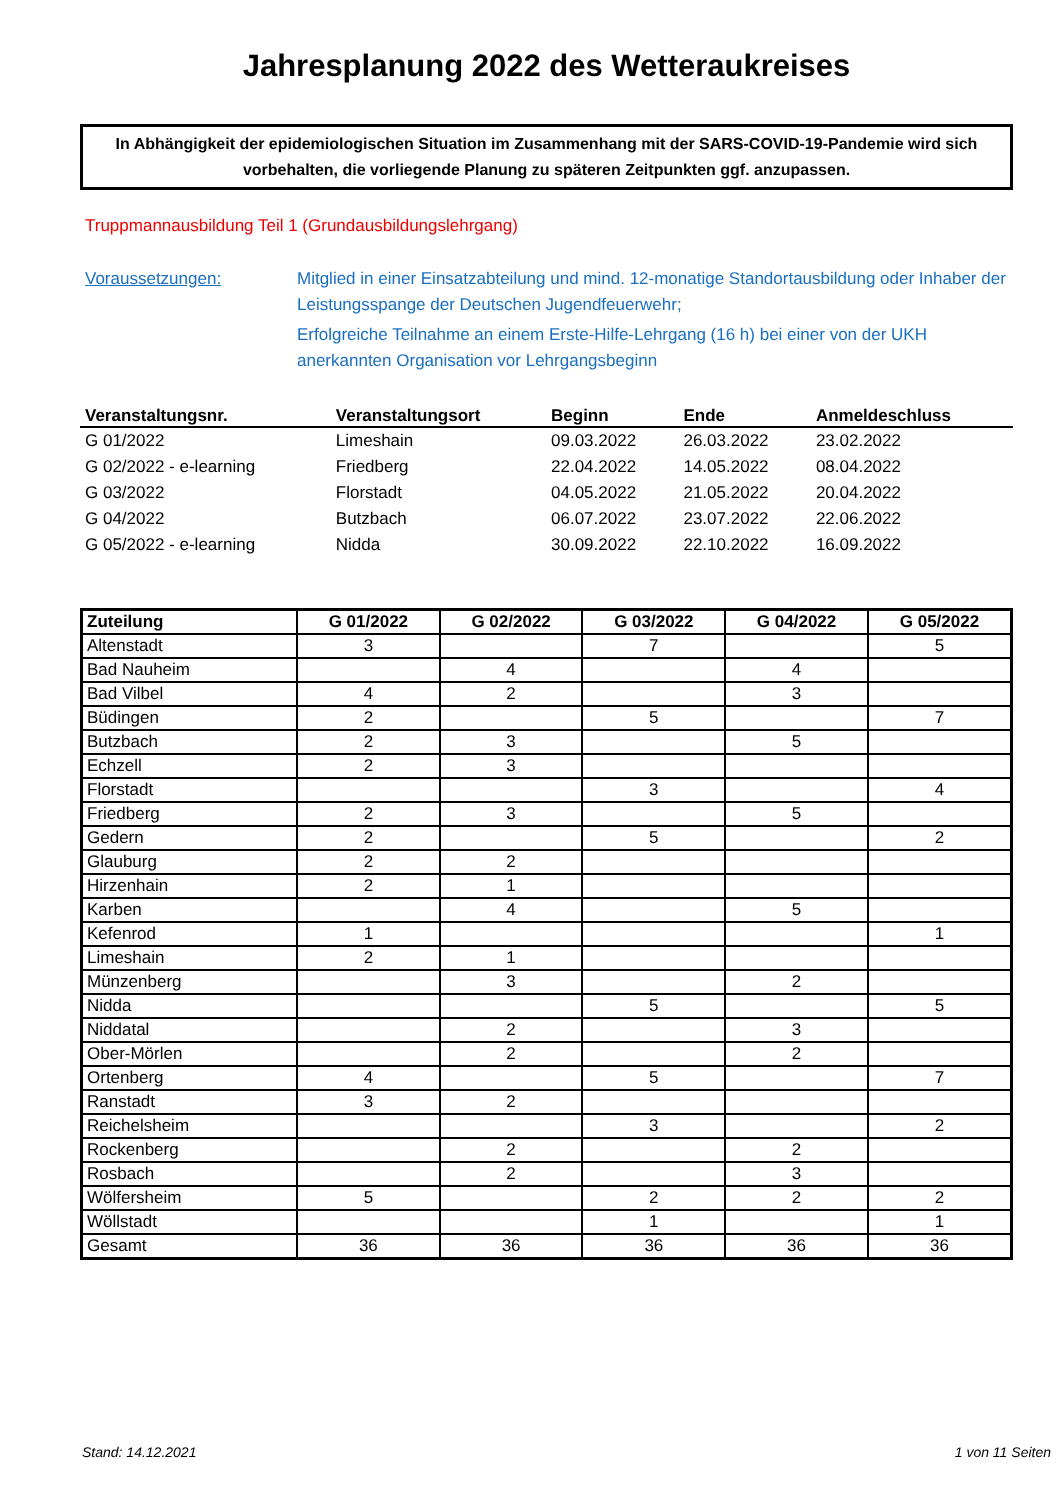Jahresplanung 2022 des Wetteraukreises
In Abhängigkeit der epidemiologischen Situation im Zusammenhang mit der SARS-COVID-19-Pandemie wird sich vorbehalten, die vorliegende Planung zu späteren Zeitpunkten ggf. anzupassen.
Truppmannausbildung Teil 1 (Grundausbildungslehrgang)
Voraussetzungen: Mitglied in einer Einsatzabteilung und mind. 12-monatige Standortausbildung oder Inhaber der Leistungsspange der Deutschen Jugendfeuerwehr;
Erfolgreiche Teilnahme an einem Erste-Hilfe-Lehrgang (16 h) bei einer von der UKH anerkannten Organisation vor Lehrgangsbeginn
| Veranstaltungsnr. | Veranstaltungsort | Beginn | Ende | Anmeldeschluss |
| --- | --- | --- | --- | --- |
| G 01/2022 | Limeshain | 09.03.2022 | 26.03.2022 | 23.02.2022 |
| G 02/2022 - e-learning | Friedberg | 22.04.2022 | 14.05.2022 | 08.04.2022 |
| G 03/2022 | Florstadt | 04.05.2022 | 21.05.2022 | 20.04.2022 |
| G 04/2022 | Butzbach | 06.07.2022 | 23.07.2022 | 22.06.2022 |
| G 05/2022 - e-learning | Nidda | 30.09.2022 | 22.10.2022 | 16.09.2022 |
| Zuteilung | G 01/2022 | G 02/2022 | G 03/2022 | G 04/2022 | G 05/2022 |
| --- | --- | --- | --- | --- | --- |
| Altenstadt | 3 | | 7 | | 5 |
| Bad Nauheim | | 4 | | 4 | |
| Bad Vilbel | 4 | 2 | | 3 | |
| Büdingen | 2 | | 5 | | 7 |
| Butzbach | 2 | 3 | | 5 | |
| Echzell | 2 | 3 | | | |
| Florstadt | | | 3 | | 4 |
| Friedberg | 2 | 3 | | 5 | |
| Gedern | 2 | | 5 | | 2 |
| Glauburg | 2 | 2 | | | |
| Hirzenhain | 2 | 1 | | | |
| Karben | | 4 | | 5 | |
| Kefenrod | 1 | | | | 1 |
| Limeshain | 2 | 1 | | | |
| Münzenberg | | 3 | | 2 | |
| Nidda | | | 5 | | 5 |
| Niddatal | | 2 | | 3 | |
| Ober-Mörlen | | 2 | | 2 | |
| Ortenberg | 4 | | 5 | | 7 |
| Ranstadt | 3 | 2 | | | |
| Reichelsheim | | | 3 | | 2 |
| Rockenberg | | 2 | | 2 | |
| Rosbach | | 2 | | 3 | |
| Wölfersheim | 5 | | 2 | 2 | 2 |
| Wöllstadt | | | 1 | | 1 |
| Gesamt | 36 | 36 | 36 | 36 | 36 |
Stand: 14.12.2021 1 von 11 Seiten